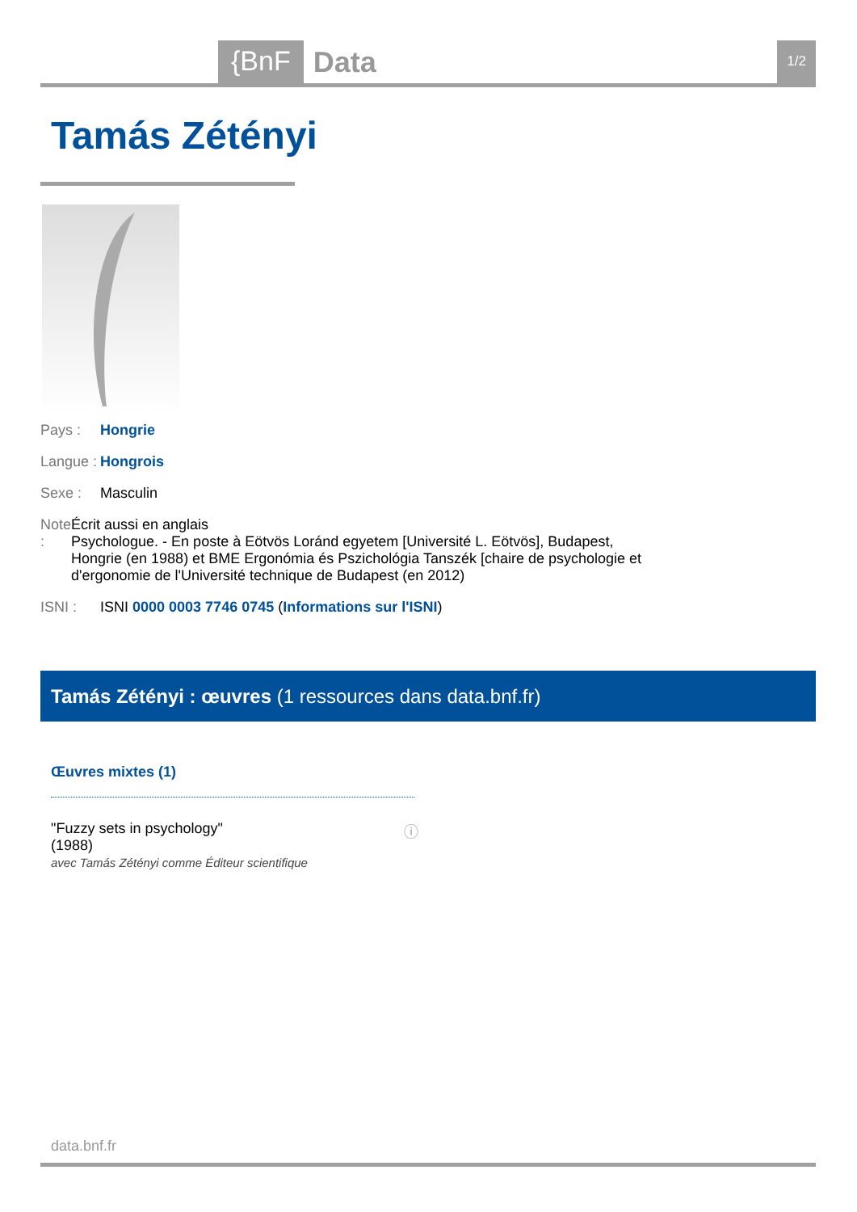{BnF
Data
1/2
Tamás Zétényi
Pays : Hongrie
Langue :
Hongrois
Sexe : Masculin
Note : Écrit aussi en anglais
Psychologue. - En poste à Eötvös Loránd egyetem [Université L. Eötvös], Budapest, Hongrie (en 1988) et BME Ergonómia és Pszichológia Tanszék [chaire de psychologie et d'ergonomie de l'Université technique de Budapest (en 2012)
ISNI : ISNI 0000 0003 7746 0745 (Informations sur l'ISNI)
Tamás Zétényi : œuvres (1 ressources dans data.bnf.fr)
Œuvres mixtes (1)
ⓘ "Fuzzy sets in psychology"
(1988)
avec Tamás Zétényi comme Éditeur scientifique
data.bnf.fr